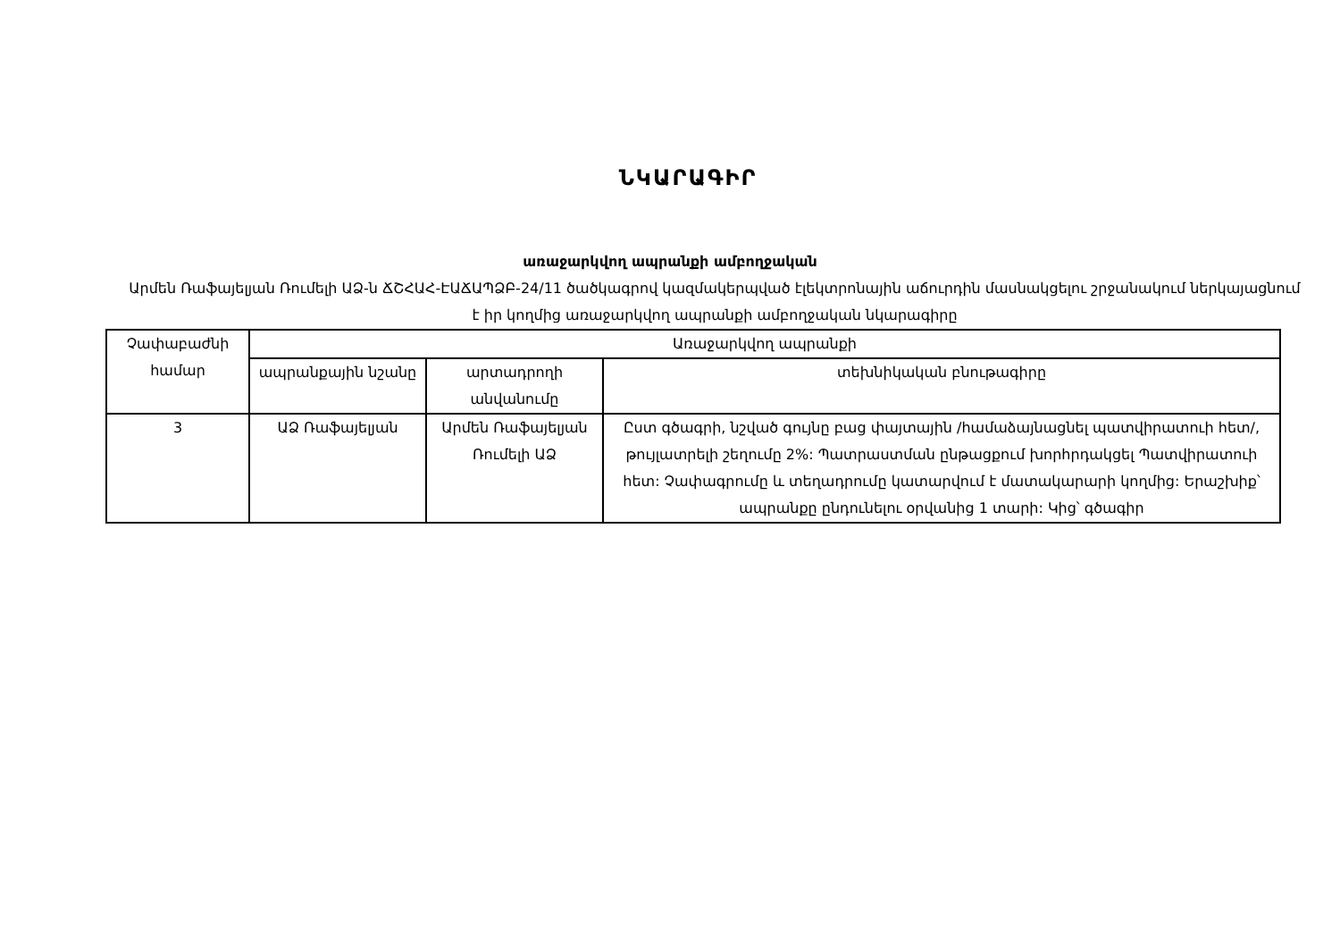ՆԿԱՐԱԳԻՐ
առաջարկվող ապրանքի ամբողջական
Արմեն Ռաֆայելյան Ռումելի ԱՁ-ն ՃՇՀԱՀ-ԷԱՃԱՊՁԲ-24/11 ծածկագրով կազմակերպված էլեկտրոնային աճուրդին մասնակցելու շրջանակում ներկայացնում է իր կողմից առաջարկվող ապրանքի ամբողջական նկարագիրը
| Չափաբաժնի համար | Առաջարկվող ապրանքի | | |
| --- | --- | --- | --- |
| | ապրանքային նշանը | արտադրողի անվանումը | տեխնիկական բնութագիրը |
| 3 | ԱՁ Ռաֆայելյան | Արմեն Ռաֆայելյան Ռումելի ԱՁ | Ըստ գծագրի, նշված գույնը բաց փայտային /համաձայնացնել պատվիրատուի հետ/, թույլատրելի շեղումը 2%: Պատրաստման ընթացքում խորհրդակցել Պատվիրատուի հետ: Չափագրումը և տեղադրումը կատարվում է մատակարարի կողմից: Երաշխիք՝ ապրանքը ընդունելու օրվանից 1 տարի: Կից՝ գծագիր |